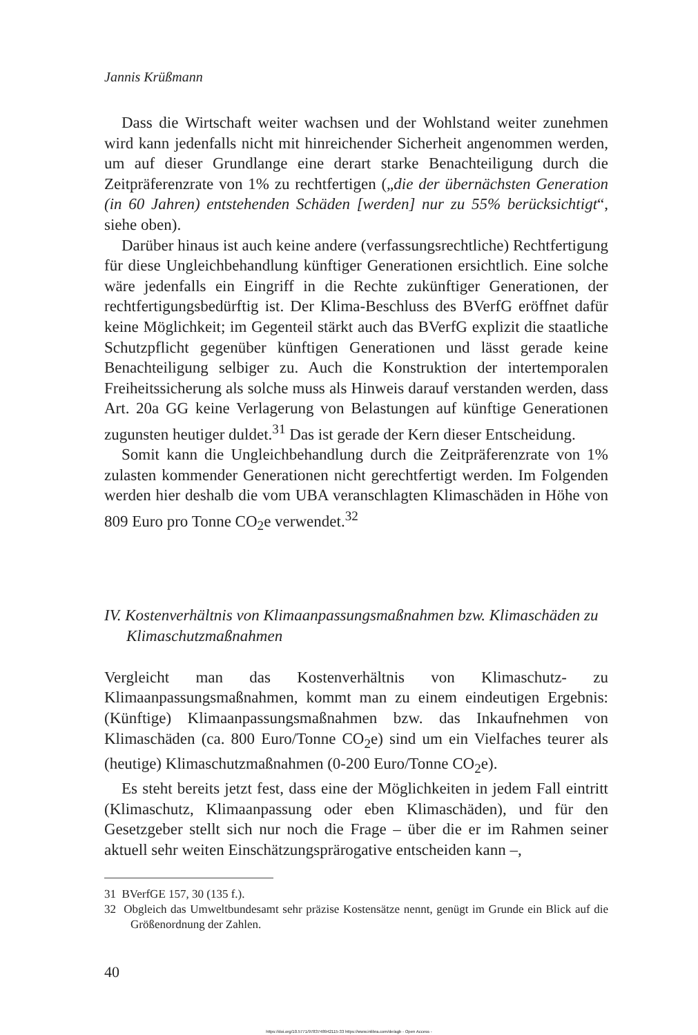Jannis Krüßmann
Dass die Wirtschaft weiter wachsen und der Wohlstand weiter zunehmen wird kann jedenfalls nicht mit hinreichender Sicherheit angenommen werden, um auf dieser Grundlange eine derart starke Benachteiligung durch die Zeitpräferenzrate von 1% zu rechtfertigen („die der übernächsten Generation (in 60 Jahren) entstehenden Schäden [werden] nur zu 55% berücksichtigt“, siehe oben).
Darüber hinaus ist auch keine andere (verfassungsrechtliche) Rechtfertigung für diese Ungleichbehandlung künftiger Generationen ersichtlich. Eine solche wäre jedenfalls ein Eingriff in die Rechte zukünftiger Generationen, der rechtfertigungsbedürftig ist. Der Klima-Beschluss des BVerfG eröffnet dafür keine Möglichkeit; im Gegenteil stärkt auch das BVerfG explizit die staatliche Schutzpflicht gegenüber künftigen Generationen und lässt gerade keine Benachteiligung selbiger zu. Auch die Konstruktion der intertemporalen Freiheitssicherung als solche muss als Hinweis darauf verstanden werden, dass Art. 20a GG keine Verlagerung von Belastungen auf künftige Generationen zugunsten heutiger duldet.<sup>31</sup> Das ist gerade der Kern dieser Entscheidung.
Somit kann die Ungleichbehandlung durch die Zeitpräferenzrate von 1% zulasten kommender Generationen nicht gerechtfertigt werden. Im Folgenden werden hier deshalb die vom UBA veranschlagten Klimaschäden in Höhe von 809 Euro pro Tonne CO<sub>2</sub>e verwendet.<sup>32</sup>
IV. Kostenverhältnis von Klimaanpassungsmaßnahmen bzw. Klimaschäden zu Klimaschutzmaßnahmen
Vergleicht man das Kostenverhältnis von Klimaschutz- zu Klimaanpassungsmaßnahmen, kommt man zu einem eindeutigen Ergebnis: (Künftige) Klimaanpassungsmaßnahmen bzw. das Inkaufnehmen von Klimaschäden (ca. 800 Euro/Tonne CO<sub>2</sub>e) sind um ein Vielfaches teurer als (heutige) Klimaschutzmaßnahmen (0-200 Euro/Tonne CO<sub>2</sub>e).
Es steht bereits jetzt fest, dass eine der Möglichkeiten in jedem Fall eintritt (Klimaschutz, Klimaanpassung oder eben Klimaschäden), und für den Gesetzgeber stellt sich nur noch die Frage – über die er im Rahmen seiner aktuell sehr weiten Einschätzungsprärogative entscheiden kann –,
31 BVerfGE 157, 30 (135 f.).
32 Obgleich das Umweltbundesamt sehr präzise Kostensätze nennt, genügt im Grunde ein Blick auf die Größenordnung der Zahlen.
40
https://doi.org/10.5771/9783748942115-33 https://www.inlibra.com/de/agb - Open Access -